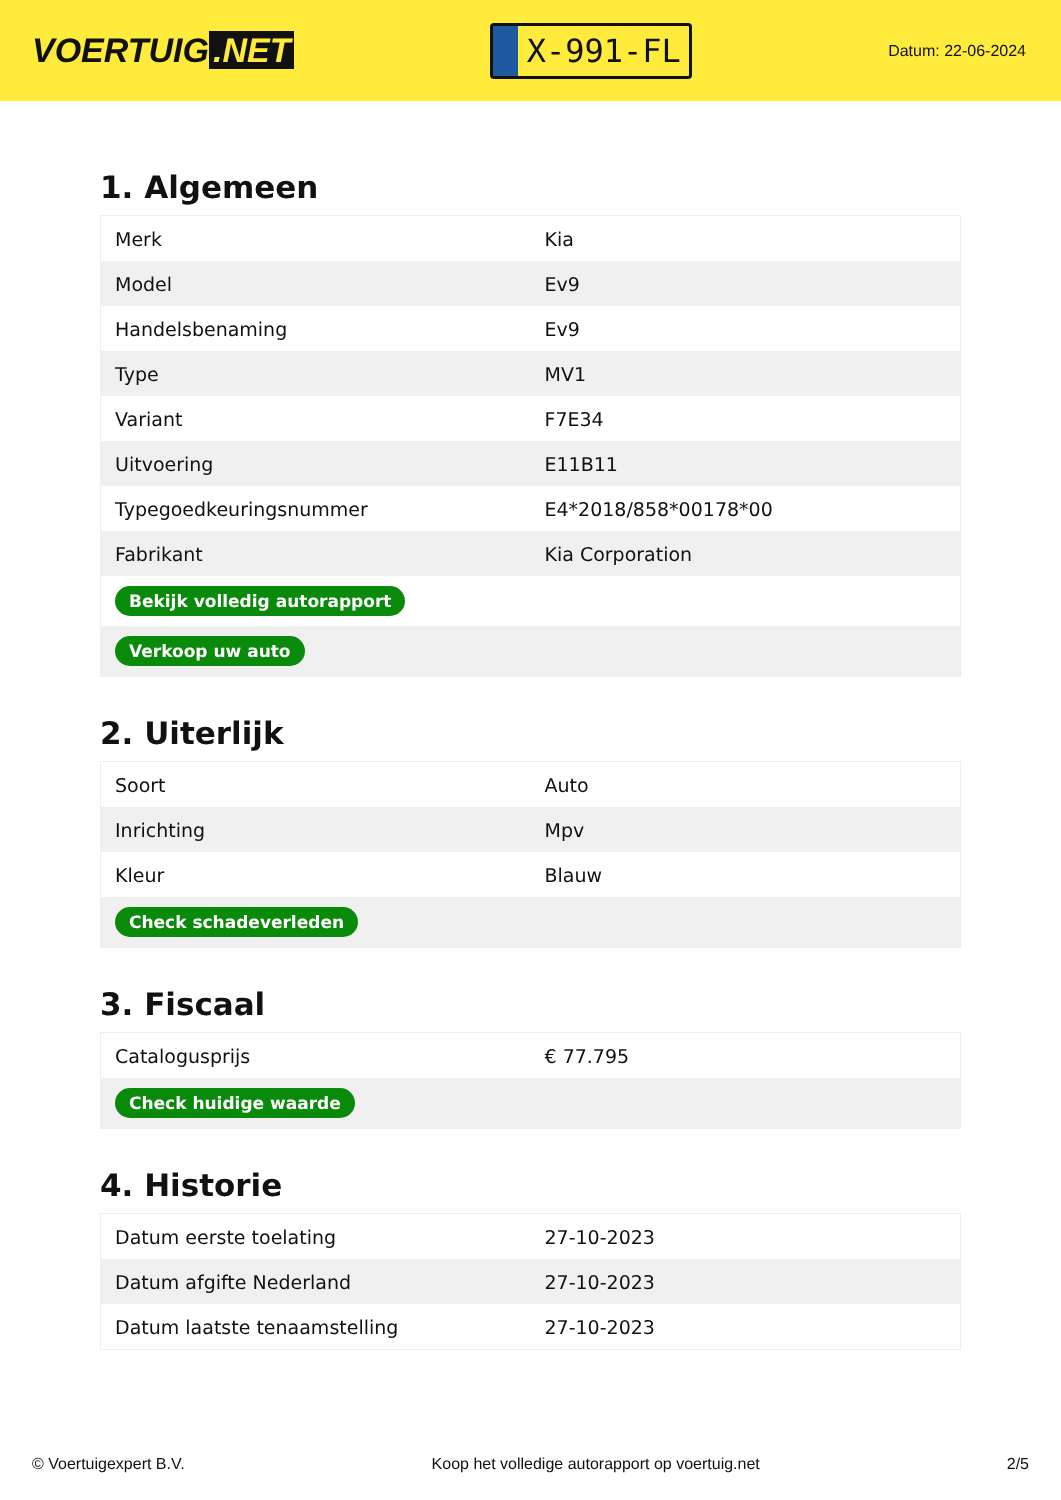VOERTUIG.NET
X-991-FL
Datum: 22-06-2024
1. Algemeen
| Merk | Kia |
| Model | Ev9 |
| Handelsbenaming | Ev9 |
| Type | MV1 |
| Variant | F7E34 |
| Uitvoering | E11B11 |
| Typegoedkeuringsnummer | E4*2018/858*00178*00 |
| Fabrikant | Kia Corporation |
| Bekijk volledig autorapport | |
| Verkoop uw auto | |
2. Uiterlijk
| Soort | Auto |
| Inrichting | Mpv |
| Kleur | Blauw |
| Check schadeverleden | |
3. Fiscaal
| Catalogusprijs | € 77.795 |
| Check huidige waarde | |
4. Historie
| Datum eerste toelating | 27-10-2023 |
| Datum afgifte Nederland | 27-10-2023 |
| Datum laatste tenaamstelling | 27-10-2023 |
© Voertuigexpert B.V. Koop het volledige autorapport op voertuig.net 2/5